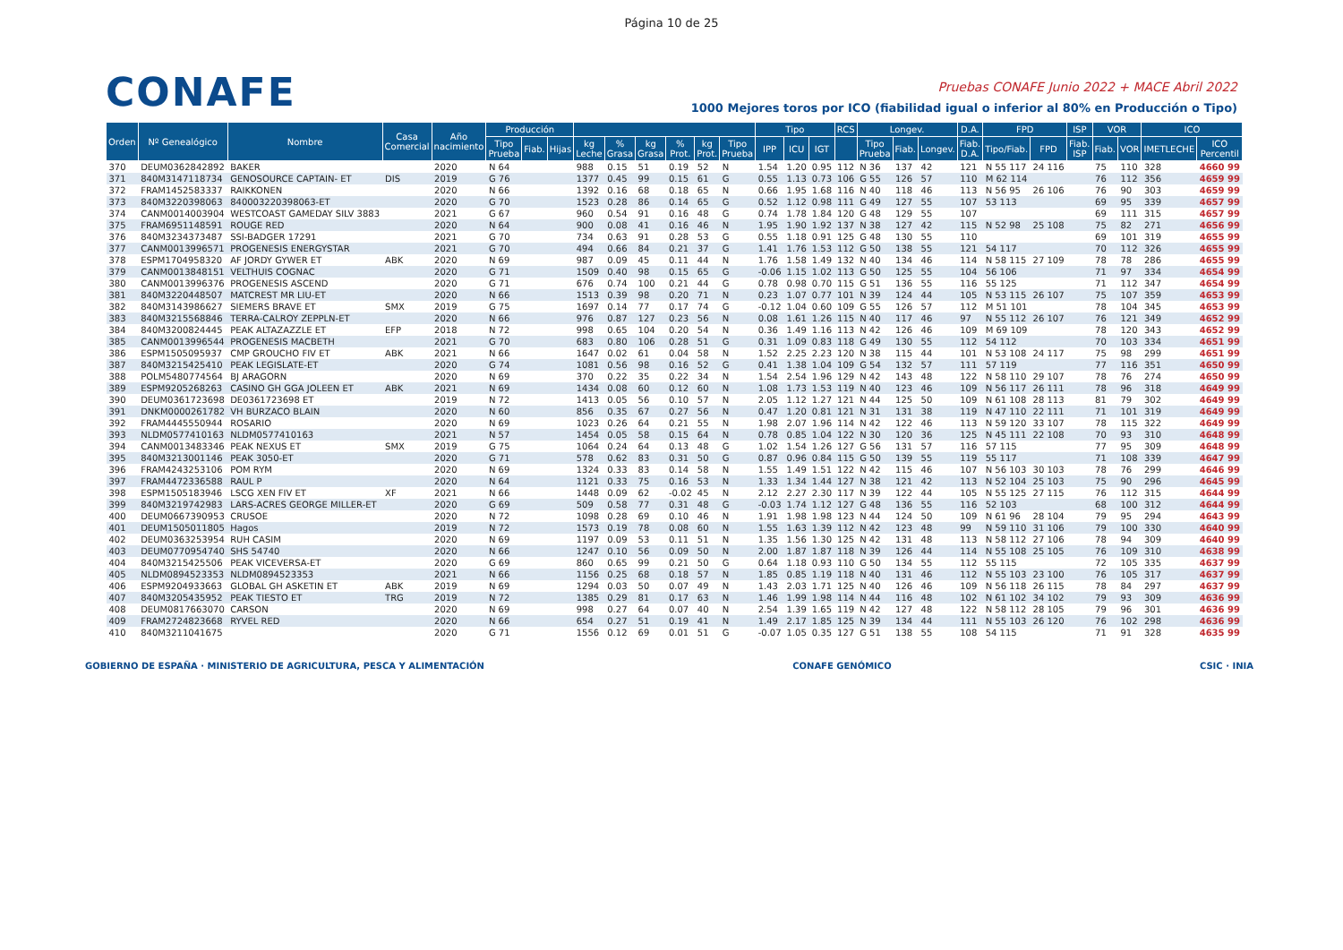Página 10 de 25
CONAFE
Pruebas CONAFE Junio 2022 + MACE Abril 2022
1000 Mejores toros por ICO (fiabilidad igual o inferior al 80% en Producción o Tipo)
| Orden | Nº Genealógico | Nombre | Casa Comercial | Año nacimiento | Producción | | | | | | | | | Tipo | | | RCS | Longev. | | | D.A. | FPD | | ISP | VOR | | ICO | |
| --- | --- | --- | --- | --- | --- | --- | --- | --- | --- | --- | --- | --- | --- | --- | --- | --- | --- | --- | --- | --- | --- | --- | --- | --- | --- | --- | --- | --- |
| | | | | | Tipo Prueba | Fiab. | Hijas | kg Leche | % Grasa | kg Grasa | % Prot. | kg Prot. | Tipo Prueba | IPP | ICU | IGT | | Tipo Prueba | Fiab. | Longev. | Fiab. D.A. | Tipo/Fiab. | FPD | Fiab. ISP | Fiab. | VOR | IMETLECHE | ICO Percentil |
| 370 | DEUM0362842892 | BAKER | | 2020 | N 64 | | | 988 | 0.15 | 51 | 0.19 | 52 | N | 1.54 | 1.20 | 0.95 | 112 | N 36 | 137 | 42 | 121 | N 55 117 | 24 116 | | 75 | 110 | 328 | 4660 99 |
| 371 | 840M3147118734 | GENOSOURCE CAPTAIN- ET | DIS | 2019 | G 76 | | | 1377 | 0.45 | 99 | 0.15 | 61 | G | 0.55 | 1.13 | 0.73 | 106 | G 55 | 126 | 57 | 110 | M 62 114 | | | 76 | 112 | 356 | 4659 99 |
| 372 | FRAM1452583337 | RAIKKONEN | | 2020 | N 66 | | | 1392 | 0.16 | 68 | 0.18 | 65 | N | 0.66 | 1.95 | 1.68 | 116 | N 40 | 118 | 46 | 113 | N 56 95 | 26 106 | | 76 | 90 | 303 | 4659 99 |
| 373 | 840M3220398063 | 840003220398063-ET | | 2020 | G 70 | | | 1523 | 0.28 | 86 | 0.14 | 65 | G | 0.52 | 1.12 | 0.98 | 111 | G 49 | 127 | 55 | 107 | 53 113 | | | 69 | 95 | 339 | 4657 99 |
| 374 | CANM0014003904 | WESTCOAST GAMEDAY SILV 3883 | | 2021 | G 67 | | | 960 | 0.54 | 91 | 0.16 | 48 | G | 0.74 | 1.78 | 1.84 | 120 | G 48 | 129 | 55 | 107 | | | | 69 | 111 | 315 | 4657 99 |
| 375 | FRAM6951148591 | ROUGE RED | | 2020 | N 64 | | | 900 | 0.08 | 41 | 0.16 | 46 | N | 1.95 | 1.90 | 1.92 | 137 | N 38 | 127 | 42 | 115 | N 52 98 | 25 108 | | 75 | 82 | 271 | 4656 99 |
| 376 | 840M3234373487 | SSI-BADGER 17291 | | 2021 | G 70 | | | 734 | 0.63 | 91 | 0.28 | 53 | G | 0.55 | 1.18 | 0.91 | 125 | G 48 | 130 | 55 | 110 | | | | 69 | 101 | 319 | 4655 99 |
| 377 | CANM0013996571 | PROGENESIS ENERGYSTAR | | 2021 | G 70 | | | 494 | 0.66 | 84 | 0.21 | 37 | G | 1.41 | 1.76 | 1.53 | 112 | G 50 | 138 | 55 | 121 | 54 117 | | | 70 | 112 | 326 | 4655 99 |
| 378 | ESPM1704958320 | AF JORDY GYWER ET | ABK | 2020 | N 69 | | | 987 | 0.09 | 45 | 0.11 | 44 | N | 1.76 | 1.58 | 1.49 | 132 | N 40 | 134 | 46 | 114 | N 58 115 | 27 109 | | 78 | 78 | 286 | 4655 99 |
| 379 | CANM0013848151 | VELTHUIS COGNAC | | 2020 | G 71 | | | 1509 | 0.40 | 98 | 0.15 | 65 | G | -0.06 | 1.15 | 1.02 | 113 | G 50 | 125 | 55 | 104 | 56 106 | | | 71 | 97 | 334 | 4654 99 |
| 380 | CANM0013996376 | PROGENESIS ASCEND | | 2020 | G 71 | | | 676 | 0.74 | 100 | 0.21 | 44 | G | 0.78 | 0.98 | 0.70 | 115 | G 51 | 136 | 55 | 116 | 55 125 | | | 71 | 112 | 347 | 4654 99 |
| 381 | 840M3220448507 | MATCREST MR LIU-ET | | 2020 | N 66 | | | 1513 | 0.39 | 98 | 0.20 | 71 | N | 0.23 | 1.07 | 0.77 | 101 | N 39 | 124 | 44 | 105 | N 53 115 | 26 107 | | 75 | 107 | 359 | 4653 99 |
| 382 | 840M3143986627 | SIEMERS BRAVE ET | SMX | 2019 | G 75 | | | 1697 | 0.14 | 77 | 0.17 | 74 | G | -0.12 | 1.04 | 0.60 | 109 | G 55 | 126 | 57 | 112 | M 51 101 | | | 78 | 104 | 345 | 4653 99 |
| 383 | 840M3215568846 | TERRA-CALROY ZEPPLN-ET | | 2020 | N 66 | | | 976 | 0.87 | 127 | 0.23 | 56 | N | 0.08 | 1.61 | 1.26 | 115 | N 40 | 117 | 46 | 97 | N 55 112 | 26 107 | | 76 | 121 | 349 | 4652 99 |
| 384 | 840M3200824445 | PEAK ALTAZAZZLE ET | EFP | 2018 | N 72 | | | 998 | 0.65 | 104 | 0.20 | 54 | N | 0.36 | 1.49 | 1.16 | 113 | N 42 | 126 | 46 | 109 | M 69 109 | | | 78 | 120 | 343 | 4652 99 |
| 385 | CANM0013996544 | PROGENESIS MACBETH | | 2021 | G 70 | | | 683 | 0.80 | 106 | 0.28 | 51 | G | 0.31 | 1.09 | 0.83 | 118 | G 49 | 130 | 55 | 112 | 54 112 | | | 70 | 103 | 334 | 4651 99 |
| 386 | ESPM1505095937 | CMP GROUCHO FIV ET | ABK | 2021 | N 66 | | | 1647 | 0.02 | 61 | 0.04 | 58 | N | 1.52 | 2.25 | 2.23 | 120 | N 38 | 115 | 44 | 101 | N 53 108 | 24 117 | | 75 | 98 | 299 | 4651 99 |
| 387 | 840M3215425410 | PEAK LEGISLATE-ET | | 2020 | G 74 | | | 1081 | 0.56 | 98 | 0.16 | 52 | G | 0.41 | 1.38 | 1.04 | 109 | G 54 | 132 | 57 | 111 | 57 119 | | | 77 | 116 | 351 | 4650 99 |
| 388 | POLM5480774564 | BJ ARAGORN | | 2020 | N 69 | | | 370 | 0.22 | 35 | 0.22 | 34 | N | 1.54 | 2.54 | 1.96 | 129 | N 42 | 143 | 48 | 122 | N 58 110 | 29 107 | | 78 | 76 | 274 | 4650 99 |
| 389 | ESPM9205268263 | CASINO GH GGA JOLEEN ET | ABK | 2021 | N 69 | | | 1434 | 0.08 | 60 | 0.12 | 60 | N | 1.08 | 1.73 | 1.53 | 119 | N 40 | 123 | 46 | 109 | N 56 117 | 26 111 | | 78 | 96 | 318 | 4649 99 |
| 390 | DEUM0361723698 | DE0361723698 ET | | 2019 | N 72 | | | 1413 | 0.05 | 56 | 0.10 | 57 | N | 2.05 | 1.12 | 1.27 | 121 | N 44 | 125 | 50 | 109 | N 61 108 | 28 113 | | 81 | 79 | 302 | 4649 99 |
| 391 | DNKM0000261782 | VH BURZACO BLAIN | | 2020 | N 60 | | | 856 | 0.35 | 67 | 0.27 | 56 | N | 0.47 | 1.20 | 0.81 | 121 | N 31 | 131 | 38 | 119 | N 47 110 | 22 111 | | 71 | 101 | 319 | 4649 99 |
| 392 | FRAM4445550944 | ROSARIO | | 2020 | N 69 | | | 1023 | 0.26 | 64 | 0.21 | 55 | N | 1.98 | 2.07 | 1.96 | 114 | N 42 | 122 | 46 | 113 | N 59 120 | 33 107 | | 78 | 115 | 322 | 4649 99 |
| 393 | NLDM0577410163 | NLDM0577410163 | | 2021 | N 57 | | | 1454 | 0.05 | 58 | 0.15 | 64 | N | 0.78 | 0.85 | 1.04 | 122 | N 30 | 120 | 36 | 125 | N 45 111 | 22 108 | | 70 | 93 | 310 | 4648 99 |
| 394 | CANM0013483346 | PEAK NEXUS ET | SMX | 2019 | G 75 | | | 1064 | 0.24 | 64 | 0.13 | 48 | G | 1.02 | 1.54 | 1.26 | 127 | G 56 | 131 | 57 | 116 | 57 115 | | | 77 | 95 | 309 | 4648 99 |
| 395 | 840M3213001146 | PEAK 3050-ET | | 2020 | G 71 | | | 578 | 0.62 | 83 | 0.31 | 50 | G | 0.87 | 0.96 | 0.84 | 115 | G 50 | 139 | 55 | 119 | 55 117 | | | 71 | 108 | 339 | 4647 99 |
| 396 | FRAM4243253106 | POM RYM | | 2020 | N 69 | | | 1324 | 0.33 | 83 | 0.14 | 58 | N | 1.55 | 1.49 | 1.51 | 122 | N 42 | 115 | 46 | 107 | N 56 103 | 30 103 | | 78 | 76 | 299 | 4646 99 |
| 397 | FRAM4472336588 | RAUL P | | 2020 | N 64 | | | 1121 | 0.33 | 75 | 0.16 | 53 | N | 1.33 | 1.34 | 1.44 | 127 | N 38 | 121 | 42 | 113 | N 52 104 | 25 103 | | 75 | 90 | 296 | 4645 99 |
| 398 | ESPM1505183946 | LSCG XEN FIV ET | XF | 2021 | N 66 | | | 1448 | 0.09 | 62 | -0.02 | 45 | N | 2.12 | 2.27 | 2.30 | 117 | N 39 | 122 | 44 | 105 | N 55 125 | 27 115 | | 76 | 112 | 315 | 4644 99 |
| 399 | 840M3219742983 | LARS-ACRES GEORGE MILLER-ET | | 2020 | G 69 | | | 509 | 0.58 | 77 | 0.31 | 48 | G | -0.03 | 1.74 | 1.12 | 127 | G 48 | 136 | 55 | 116 | 52 103 | | | 68 | 100 | 312 | 4644 99 |
| 400 | DEUM0667390953 | CRUSOE | | 2020 | N 72 | | | 1098 | 0.28 | 69 | 0.10 | 46 | N | 1.91 | 1.98 | 1.98 | 123 | N 44 | 124 | 50 | 109 | N 61 96 | 28 104 | | 79 | 95 | 294 | 4643 99 |
| 401 | DEUM1505011805 | Hagos | | 2019 | N 72 | | | 1573 | 0.19 | 78 | 0.08 | 60 | N | 1.55 | 1.63 | 1.39 | 112 | N 42 | 123 | 48 | 99 | N 59 110 | 31 106 | | 79 | 100 | 330 | 4640 99 |
| 402 | DEUM0363253954 | RUH CASIM | | 2020 | N 69 | | | 1197 | 0.09 | 53 | 0.11 | 51 | N | 1.35 | 1.56 | 1.30 | 125 | N 42 | 131 | 48 | 113 | N 58 112 | 27 106 | | 78 | 94 | 309 | 4640 99 |
| 403 | DEUM0770954740 | SHS 54740 | | 2020 | N 66 | | | 1247 | 0.10 | 56 | 0.09 | 50 | N | 2.00 | 1.87 | 1.87 | 118 | N 39 | 126 | 44 | 114 | N 55 108 | 25 105 | | 76 | 109 | 310 | 4638 99 |
| 404 | 840M3215425506 | PEAK VICEVERSA-ET | | 2020 | G 69 | | | 860 | 0.65 | 99 | 0.21 | 50 | G | 0.64 | 1.18 | 0.93 | 110 | G 50 | 134 | 55 | 112 | 55 115 | | | 72 | 105 | 335 | 4637 99 |
| 405 | NLDM0894523353 | NLDM0894523353 | | 2021 | N 66 | | | 1156 | 0.25 | 68 | 0.18 | 57 | N | 1.85 | 0.85 | 1.19 | 118 | N 40 | 131 | 46 | 112 | N 55 103 | 23 100 | | 76 | 105 | 317 | 4637 99 |
| 406 | ESPM9204933663 | GLOBAL GH ASKETIN ET | ABK | 2019 | N 69 | | | 1294 | 0.03 | 50 | 0.07 | 49 | N | 1.43 | 2.03 | 1.71 | 125 | N 40 | 126 | 46 | 109 | N 56 118 | 26 115 | | 78 | 84 | 297 | 4637 99 |
| 407 | 840M3205435952 | PEAK TIESTO ET | TRG | 2019 | N 72 | | | 1385 | 0.29 | 81 | 0.17 | 63 | N | 1.46 | 1.99 | 1.98 | 114 | N 44 | 116 | 48 | 102 | N 61 102 | 34 102 | | 79 | 93 | 309 | 4636 99 |
| 408 | DEUM0817663070 | CARSON | | 2020 | N 69 | | | 998 | 0.27 | 64 | 0.07 | 40 | N | 2.54 | 1.39 | 1.65 | 119 | N 42 | 127 | 48 | 122 | N 58 112 | 28 105 | | 79 | 96 | 301 | 4636 99 |
| 409 | FRAM2724823668 | RYVEL RED | | 2020 | N 66 | | | 654 | 0.27 | 51 | 0.19 | 41 | N | 1.49 | 2.17 | 1.85 | 125 | N 39 | 134 | 44 | 111 | N 55 103 | 26 120 | | 76 | 102 | 298 | 4636 99 |
| 410 | 840M3211041675 | | | 2020 | G 71 | | | 1556 | 0.12 | 69 | 0.01 | 51 | G | -0.07 | 1.05 | 0.35 | 127 | G 51 | 138 | 55 | 108 | 54 115 | | | 71 | 91 | 328 | 4635 99 |
GOBIERNO DE ESPAÑA · MINISTERIO DE AGRICULTURA, PESCA Y ALIMENTACIÓN
CONAFE GENÓMICO CSIC · INIA